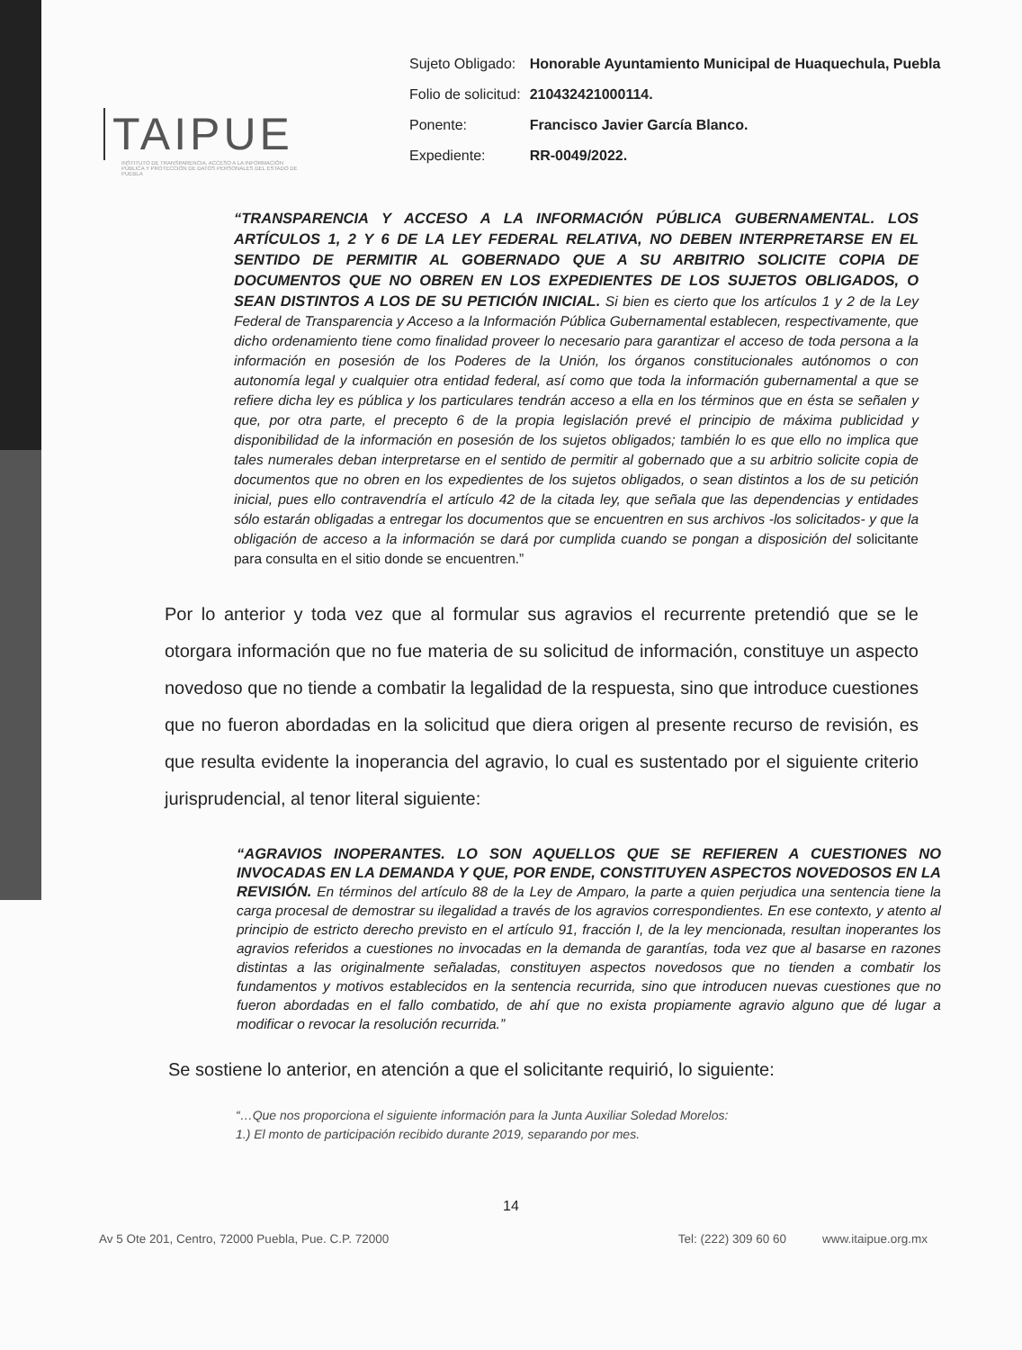TAIPUE
INSTITUTO DE TRANSPARENCIA, ACCESO A LA INFORMACIÓN PÚBLICA Y PROTECCIÓN DE DATOS PERSONALES DEL ESTADO DE PUEBLA
| Sujeto Obligado: | Honorable Ayuntamiento Municipal de Huaquechula, Puebla |
| Folio de solicitud: | 210432421000114. |
| Ponente: | Francisco Javier García Blanco. |
| Expediente: | RR-0049/2022. |
“TRANSPARENCIA Y ACCESO A LA INFORMACIÓN PÚBLICA GUBERNAMENTAL. LOS ARTÍCULOS 1, 2 Y 6 DE LA LEY FEDERAL RELATIVA, NO DEBEN INTERPRETARSE EN EL SENTIDO DE PERMITIR AL GOBERNADO QUE A SU ARBITRIO SOLICITE COPIA DE DOCUMENTOS QUE NO OBREN EN LOS EXPEDIENTES DE LOS SUJETOS OBLIGADOS, O SEAN DISTINTOS A LOS DE SU PETICIÓN INICIAL. Si bien es cierto que los artículos 1 y 2 de la Ley Federal de Transparencia y Acceso a la Información Pública Gubernamental establecen, respectivamente, que dicho ordenamiento tiene como finalidad proveer lo necesario para garantizar el acceso de toda persona a la información en posesión de los Poderes de la Unión, los órganos constitucionales autónomos o con autonomía legal y cualquier otra entidad federal, así como que toda la información gubernamental a que se refiere dicha ley es pública y los particulares tendrán acceso a ella en los términos que en ésta se señalen y que, por otra parte, el precepto 6 de la propia legislación prevé el principio de máxima publicidad y disponibilidad de la información en posesión de los sujetos obligados; también lo es que ello no implica que tales numerales deban interpretarse en el sentido de permitir al gobernado que a su arbitrio solicite copia de documentos que no obren en los expedientes de los sujetos obligados, o sean distintos a los de su petición inicial, pues ello contravendría el artículo 42 de la citada ley, que señala que las dependencias y entidades sólo estarán obligadas a entregar los documentos que se encuentren en sus archivos -los solicitados- y que la obligación de acceso a la información se dará por cumplida cuando se pongan a disposición del solicitante para consulta en el sitio donde se encuentren.”
Por lo anterior y toda vez que al formular sus agravios el recurrente pretendió que se le otorgara información que no fue materia de su solicitud de información, constituye un aspecto novedoso que no tiende a combatir la legalidad de la respuesta, sino que introduce cuestiones que no fueron abordadas en la solicitud que diera origen al presente recurso de revisión, es que resulta evidente la inoperancia del agravio, lo cual es sustentado por el siguiente criterio jurisprudencial, al tenor literal siguiente:
“AGRAVIOS INOPERANTES. LO SON AQUELLOS QUE SE REFIEREN A CUESTIONES NO INVOCADAS EN LA DEMANDA Y QUE, POR ENDE, CONSTITUYEN ASPECTOS NOVEDOSOS EN LA REVISIÓN. En términos del artículo 88 de la Ley de Amparo, la parte a quien perjudica una sentencia tiene la carga procesal de demostrar su ilegalidad a través de los agravios correspondientes. En ese contexto, y atento al principio de estricto derecho previsto en el artículo 91, fracción I, de la ley mencionada, resultan inoperantes los agravios referidos a cuestiones no invocadas en la demanda de garantías, toda vez que al basarse en razones distintas a las originalmente señaladas, constituyen aspectos novedosos que no tienden a combatir los fundamentos y motivos establecidos en la sentencia recurrida, sino que introducen nuevas cuestiones que no fueron abordadas en el fallo combatido, de ahí que no exista propiamente agravio alguno que dé lugar a modificar o revocar la resolución recurrida.”
Se sostiene lo anterior, en atención a que el solicitante requirió, lo siguiente:
“…Que nos proporciona el siguiente información para la Junta Auxiliar Soledad Morelos:
1.) El monto de participación recibido durante 2019, separando por mes.
14
Av 5 Ote 201, Centro, 72000 Puebla, Pue. C.P. 72000 Tel: (222) 309 60 60 www.itaipue.org.mx